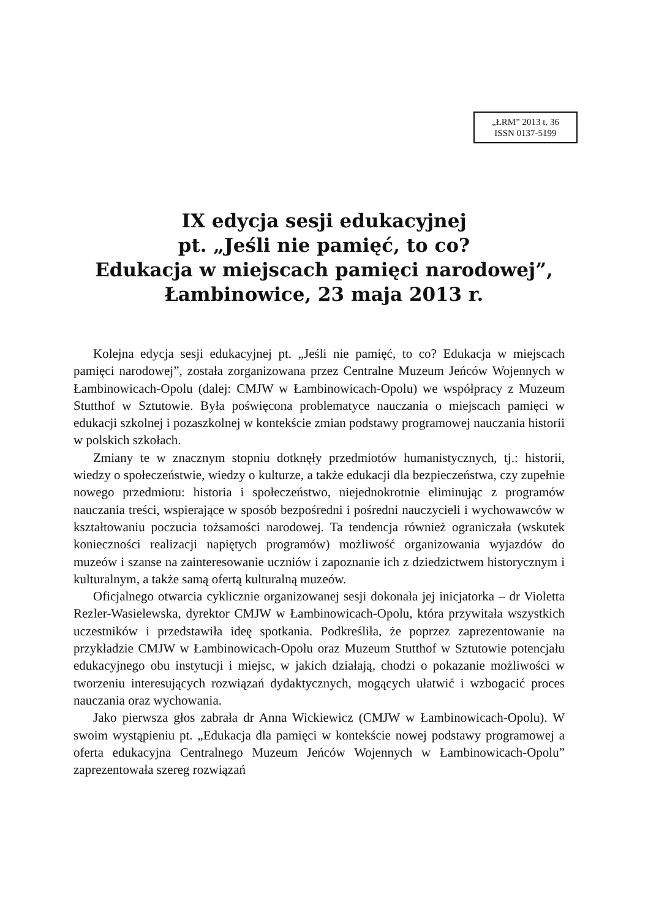„ŁRM” 2013 t. 36
ISSN 0137-5199
IX edycja sesji edukacyjnej
pt. „Jeśli nie pamięć, to co?
Edukacja w miejscach pamięci narodowej”,
Łambinowice, 23 maja 2013 r.
Kolejna edycja sesji edukacyjnej pt. „Jeśli nie pamięć, to co? Edukacja w miejscach pamięci narodowej”, została zorganizowana przez Centralne Muzeum Jeńców Wojennych w Łambinowicach-Opolu (dalej: CMJW w Łambinowicach-Opolu) we współpracy z Muzeum Stutthof w Sztutowie. Była poświęcona problematyce nauczania o miejscach pamięci w edukacji szkolnej i pozaszkolnej w kontekście zmian podstawy programowej nauczania historii w polskich szkołach.
Zmiany te w znacznym stopniu dotknęły przedmiotów humanistycznych, tj.: historii, wiedzy o społeczeństwie, wiedzy o kulturze, a także edukacji dla bezpieczeństwa, czy zupełnie nowego przedmiotu: historia i społeczeństwo, niejednokrotnie eliminując z programów nauczania treści, wspierające w sposób bezpośredni i pośredni nauczycieli i wychowawców w kształtowaniu poczucia tożsamości narodowej. Ta tendencja również ograniczała (wskutek konieczności realizacji napiętych programów) możliwość organizowania wyjazdów do muzeów i szanse na zainteresowanie uczniów i zapoznanie ich z dziedzictwem historycznym i kulturalnym, a także samą ofertą kulturalną muzeów.
Oficjalnego otwarcia cyklicznie organizowanej sesji dokonała jej inicjatorka – dr Violetta Rezler-Wasielewska, dyrektor CMJW w Łambinowicach-Opolu, która przywitała wszystkich uczestników i przedstawiła ideę spotkania. Podkreśliła, że poprzez zaprezentowanie na przykładzie CMJW w Łambinowicach-Opolu oraz Muzeum Stutthof w Sztutowie potencjału edukacyjnego obu instytucji i miejsc, w jakich działają, chodzi o pokazanie możliwości w tworzeniu interesujących rozwiązań dydaktycznych, mogących ułatwić i wzbogacić proces nauczania oraz wychowania.
Jako pierwsza głos zabrała dr Anna Wickiewicz (CMJW w Łambinowicach-Opolu). W swoim wystąpieniu pt. „Edukacja dla pamięci w kontekście nowej podstawy programowej a oferta edukacyjna Centralnego Muzeum Jeńców Wojennych w Łambinowicach-Opolu” zaprezentowała szereg rozwiązań